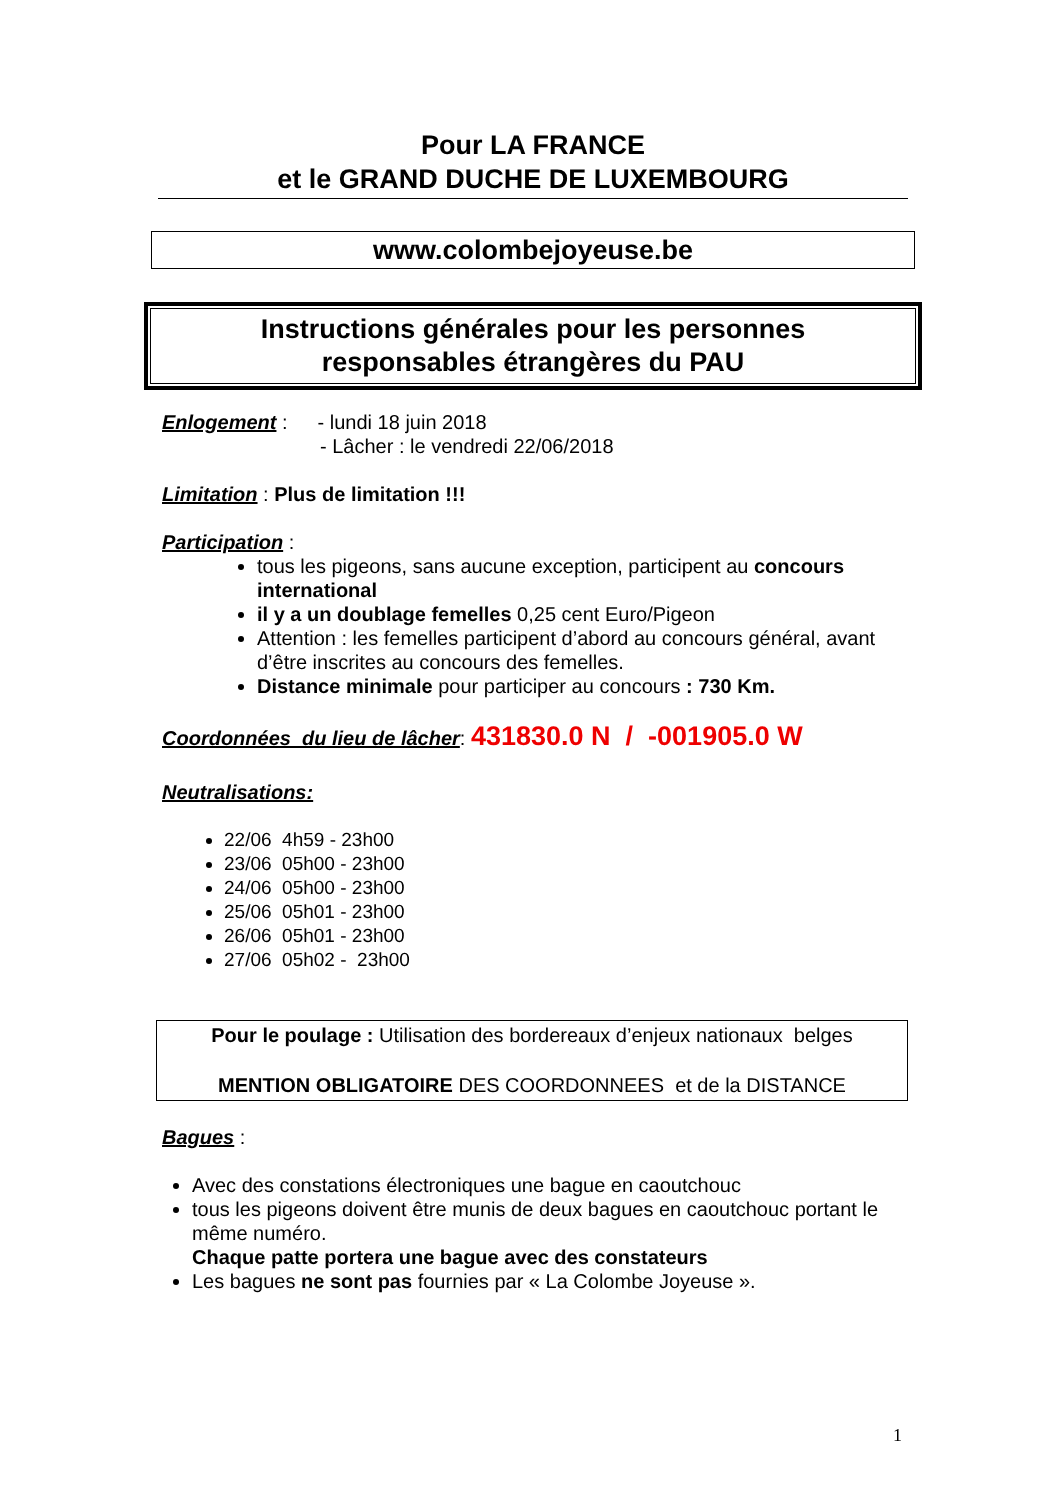Pour LA FRANCE
et le GRAND DUCHE DE LUXEMBOURG
www.colombejoyeuse.be
Instructions générales pour les personnes
responsables étrangères du PAU
Enlogement : - lundi 18 juin 2018
- Lâcher : le vendredi 22/06/2018
Limitation : Plus de limitation !!!
Participation :
tous les pigeons, sans aucune exception, participent au concours international
il y a un doublage femelles 0,25 cent Euro/Pigeon
Attention : les femelles participent d’abord au concours général, avant d’être inscrites au concours des femelles.
Distance minimale pour participer au concours : 730 Km.
Coordonnées du lieu de lâcher: 431830.0 N / -001905.0 W
Neutralisations:
22/06 4h59 - 23h00
23/06 05h00 - 23h00
24/06 05h00 - 23h00
25/06 05h01 - 23h00
26/06 05h01 - 23h00
27/06 05h02 - 23h00
Pour le poulage : Utilisation des bordereaux d’enjeux nationaux belges
MENTION OBLIGATOIRE DES COORDONNEES et de la DISTANCE
Bagues :
Avec des constations électroniques une bague en caoutchouc
tous les pigeons doivent être munis de deux bagues en caoutchouc portant le même numéro.
Chaque patte portera une bague avec des constateurs
Les bagues ne sont pas fournies par « La Colombe Joyeuse ».
1